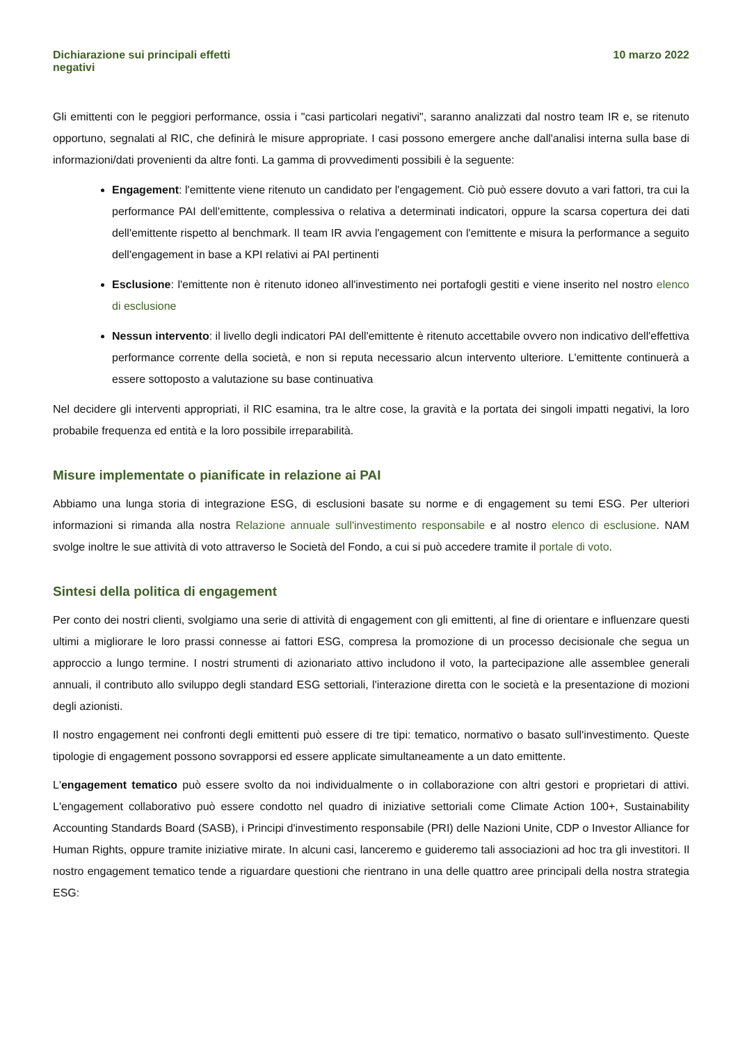Dichiarazione sui principali effetti
negativi
10 marzo 2022
Gli emittenti con le peggiori performance, ossia i "casi particolari negativi", saranno analizzati dal nostro team IR e, se ritenuto opportuno, segnalati al RIC, che definirà le misure appropriate. I casi possono emergere anche dall'analisi interna sulla base di informazioni/dati provenienti da altre fonti. La gamma di provvedimenti possibili è la seguente:
Engagement: l'emittente viene ritenuto un candidato per l'engagement. Ciò può essere dovuto a vari fattori, tra cui la performance PAI dell'emittente, complessiva o relativa a determinati indicatori, oppure la scarsa copertura dei dati dell'emittente rispetto al benchmark. Il team IR avvia l'engagement con l'emittente e misura la performance a seguito dell'engagement in base a KPI relativi ai PAI pertinenti
Esclusione: l'emittente non è ritenuto idoneo all'investimento nei portafogli gestiti e viene inserito nel nostro elenco di esclusione
Nessun intervento: il livello degli indicatori PAI dell'emittente è ritenuto accettabile ovvero non indicativo dell'effettiva performance corrente della società, e non si reputa necessario alcun intervento ulteriore. L'emittente continuerà a essere sottoposto a valutazione su base continuativa
Nel decidere gli interventi appropriati, il RIC esamina, tra le altre cose, la gravità e la portata dei singoli impatti negativi, la loro probabile frequenza ed entità e la loro possibile irreparabilità.
Misure implementate o pianificate in relazione ai PAI
Abbiamo una lunga storia di integrazione ESG, di esclusioni basate su norme e di engagement su temi ESG. Per ulteriori informazioni si rimanda alla nostra Relazione annuale sull'investimento responsabile e al nostro elenco di esclusione. NAM svolge inoltre le sue attività di voto attraverso le Società del Fondo, a cui si può accedere tramite il portale di voto.
Sintesi della politica di engagement
Per conto dei nostri clienti, svolgiamo una serie di attività di engagement con gli emittenti, al fine di orientare e influenzare questi ultimi a migliorare le loro prassi connesse ai fattori ESG, compresa la promozione di un processo decisionale che segua un approccio a lungo termine. I nostri strumenti di azionariato attivo includono il voto, la partecipazione alle assemblee generali annuali, il contributo allo sviluppo degli standard ESG settoriali, l'interazione diretta con le società e la presentazione di mozioni degli azionisti.
Il nostro engagement nei confronti degli emittenti può essere di tre tipi: tematico, normativo o basato sull'investimento. Queste tipologie di engagement possono sovrapporsi ed essere applicate simultaneamente a un dato emittente.
L'engagement tematico può essere svolto da noi individualmente o in collaborazione con altri gestori e proprietari di attivi. L'engagement collaborativo può essere condotto nel quadro di iniziative settoriali come Climate Action 100+, Sustainability Accounting Standards Board (SASB), i Principi d'investimento responsabile (PRI) delle Nazioni Unite, CDP o Investor Alliance for Human Rights, oppure tramite iniziative mirate. In alcuni casi, lanceremo e guideremo tali associazioni ad hoc tra gli investitori. Il nostro engagement tematico tende a riguardare questioni che rientrano in una delle quattro aree principali della nostra strategia ESG: